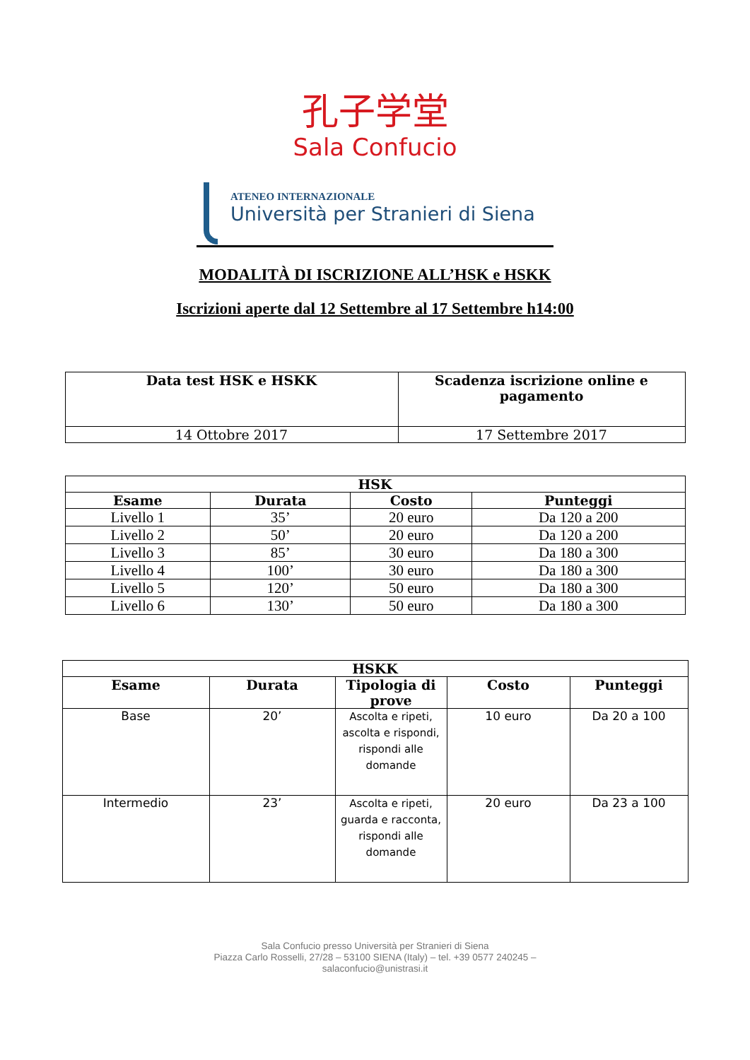孔子学堂
Sala Confucio
ATENEO INTERNAZIONALE
Università per Stranieri di Siena
MODALITÀ DI ISCRIZIONE ALL’HSK e HSKK
Iscrizioni aperte dal 12 Settembre al 17 Settembre h14:00
| Data test HSK e HSKK | Scadenza iscrizione online e pagamento |
| --- | --- |
| 14 Ottobre 2017 | 17 Settembre 2017 |
| HSK | | | |
| --- | --- | --- | --- |
| Esame | Durata | Costo | Punteggi |
| Livello 1 | 35’ | 20 euro | Da 120 a 200 |
| Livello 2 | 50’ | 20 euro | Da 120 a 200 |
| Livello 3 | 85’ | 30 euro | Da 180 a 300 |
| Livello 4 | 100’ | 30 euro | Da 180 a 300 |
| Livello 5 | 120’ | 50 euro | Da 180 a 300 |
| Livello 6 | 130’ | 50 euro | Da 180 a 300 |
| HSKK | | | | |
| --- | --- | --- | --- | --- |
| Esame | Durata | Tipologia di prove | Costo | Punteggi |
| Base | 20’ | Ascolta e ripeti, ascolta e rispondi, rispondi alle domande | 10 euro | Da 20 a 100 |
| Intermedio | 23’ | Ascolta e ripeti, guarda e racconta, rispondi alle domande | 20 euro | Da 23 a 100 |
Sala Confucio presso Università per Stranieri di Siena
Piazza Carlo Rosselli, 27/28 – 53100 SIENA (Italy) – tel. +39 0577 240245 –
salaconfucio@unistrasi.it